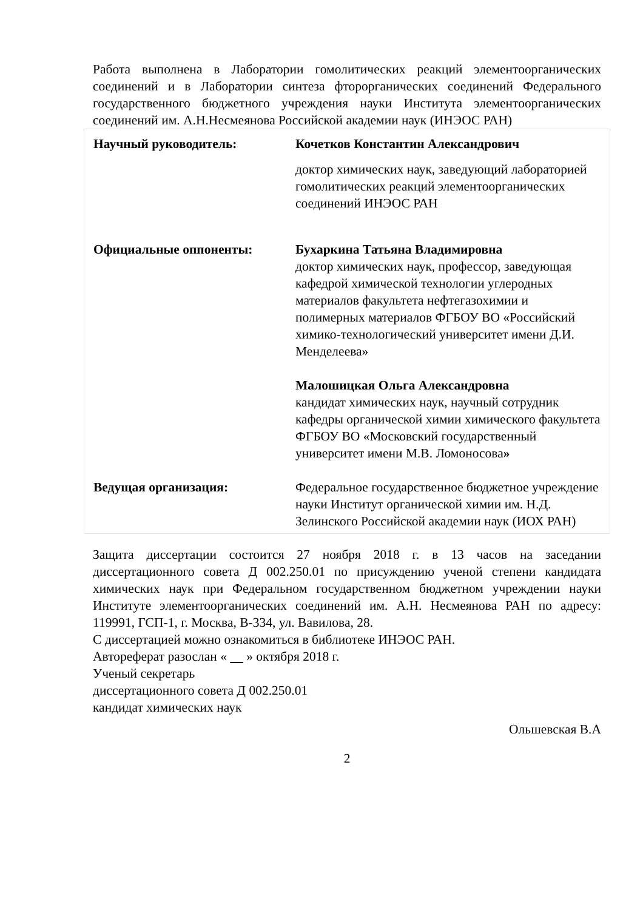Работа выполнена в Лаборатории гомолитических реакций элементоорганических соединений и в Лаборатории синтеза фторорганических соединений Федерального государственного бюджетного учреждения науки Института элементоорганических соединений им. А.Н.Несмеянова Российской академии наук (ИНЭОС РАН)
| Научный руководитель: | Кочетков Константин Александрович доктор химических наук, заведующий лабораторией гомолитических реакций элементоорганических соединений ИНЭОС РАН |
| Официальные оппоненты: | Бухаркина Татьяна Владимировна доктор химических наук, профессор, заведующая кафедрой химической технологии углеродных материалов факультета нефтегазохимии и полимерных материалов ФГБОУ ВО «Российский химико-технологический университет имени Д.И. Менделеева» Малошицкая Ольга Александровна кандидат химических наук, научный сотрудник кафедры органической химии химического факультета ФГБОУ ВО «Московский государственный университет имени М.В. Ломоносова » |
| Ведущая организация: | Федеральное государственное бюджетное учреждение науки Институт органической химии им. Н.Д. Зелинского Российской академии наук (ИОХ РАН) |
Защита диссертации состоится 27 ноября 2018 г. в 13 часов на заседании диссертационного совета Д 002.250.01 по присуждению ученой степени кандидата химических наук при Федеральном государственном бюджетном учреждении науки Институте элементоорганических соединений им. А.Н. Несмеянова РАН по адресу: 119991, ГСП-1, г. Москва, В-334, ул. Вавилова, 28.
С диссертацией можно ознакомиться в библиотеке ИНЭОС РАН.
Автореферат разослан « » октября 2018 г.
Ученый секретарь
диссертационного совета Д 002.250.01
кандидат химических наук
Ольшевская В.А
2